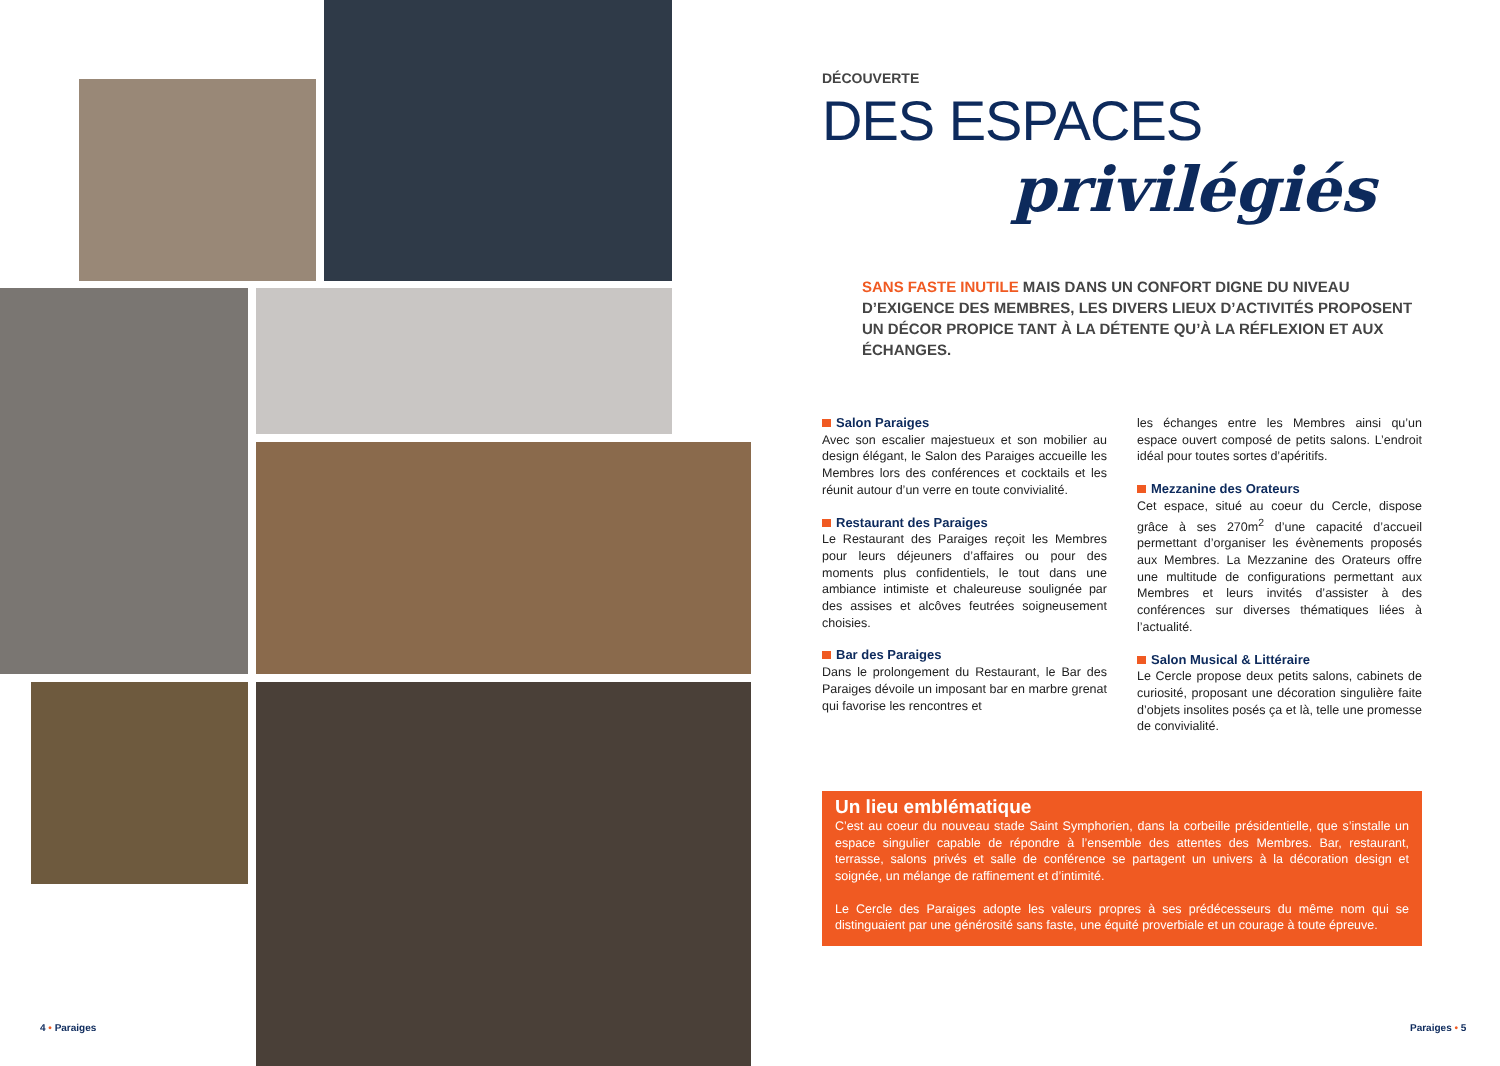DÉCOUVERTE
DES ESPACES
privilégiés
SANS FASTE INUTILE MAIS DANS UN CONFORT DIGNE DU NIVEAU D’EXIGENCE DES MEMBRES, LES DIVERS LIEUX D’ACTIVITÉS PROPOSENT UN DÉCOR PROPICE TANT À LA DÉTENTE QU’À LA RÉFLEXION ET AUX ÉCHANGES.
Salon Paraiges
Avec son escalier majestueux et son mobilier au design élégant, le Salon des Paraiges accueille les Membres lors des conférences et cocktails et les réunit autour d’un verre en toute convivialité.
Restaurant des Paraiges
Le Restaurant des Paraiges reçoit les Membres pour leurs déjeuners d’affaires ou pour des moments plus confidentiels, le tout dans une ambiance intimiste et chaleureuse soulignée par des assises et alcôves feutrées soigneusement choisies.
Bar des Paraiges
Dans le prolongement du Restaurant, le Bar des Paraiges dévoile un imposant bar en marbre grenat qui favorise les rencontres et
les échanges entre les Membres ainsi qu’un espace ouvert composé de petits salons. L’endroit idéal pour toutes sortes d’apéritifs.
Mezzanine des Orateurs
Cet espace, situé au coeur du Cercle, dispose grâce à ses 270m<sup>2</sup> d’une capacité d’accueil permettant d’organiser les évènements proposés aux Membres. La Mezzanine des Orateurs offre une multitude de configurations permettant aux Membres et leurs invités d’assister à des conférences sur diverses thématiques liées à l’actualité.
Salon Musical & Littéraire
Le Cercle propose deux petits salons, cabinets de curiosité, proposant une décoration singulière faite d’objets insolites posés ça et là, telle une promesse de convivialité.
Un lieu emblématique
C’est au coeur du nouveau stade Saint Symphorien, dans la corbeille présidentielle, que s’installe un espace singulier capable de répondre à l’ensemble des attentes des Membres. Bar, restaurant, terrasse, salons privés et salle de conférence se partagent un univers à la décoration design et soignée, un mélange de raffinement et d’intimité.
Le Cercle des Paraiges adopte les valeurs propres à ses prédécesseurs du même nom qui se distinguaient par une générosité sans faste, une équité proverbiale et un courage à toute épreuve.
4 • Paraiges Paraiges • 5